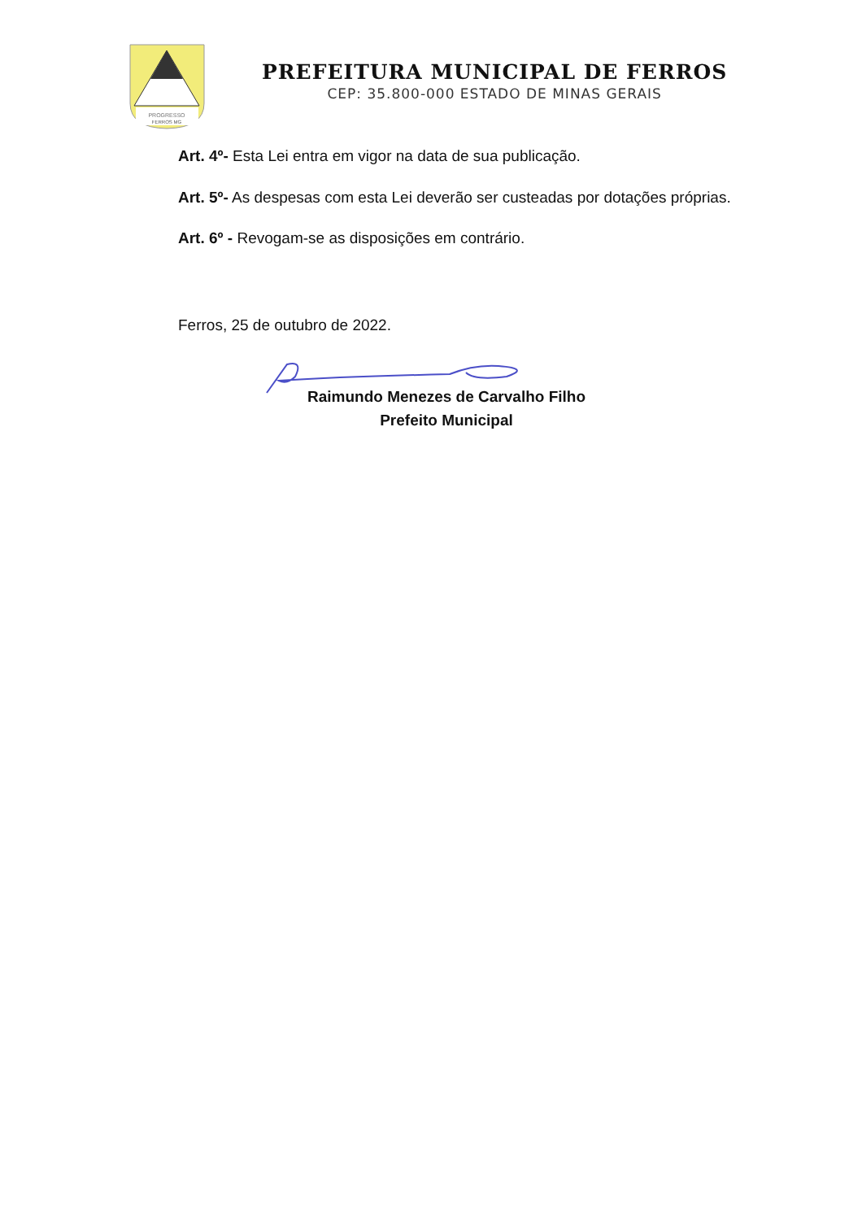PROGRESSO
FERROS MG
PREFEITURA MUNICIPAL DE FERROS
CEP: 35.800-000 ESTADO DE MINAS GERAIS
Art. 4º- Esta Lei entra em vigor na data de sua publicação.
Art. 5º- As despesas com esta Lei deverão ser custeadas por dotações próprias.
Art. 6º - Revogam-se as disposições em contrário.
Ferros, 25 de outubro de 2022.
Raimundo Menezes de Carvalho Filho
Prefeito Municipal